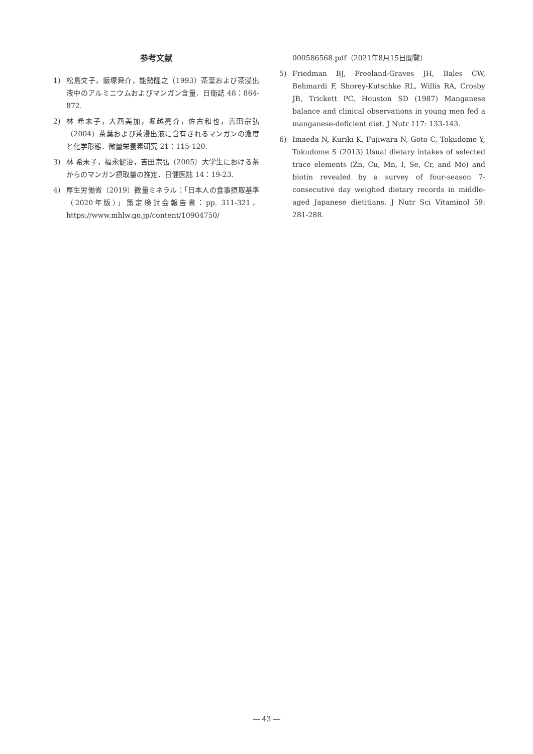参考文献
1) 松島文子，飯塚舜介，能勢隆之（1993）茶葉および茶浸出液中のアルミニウムおよびマンガン含量．日衛誌 48：864-872.
2) 林 希未子，大西美加，堀越亮介，佐古和也，吉田宗弘（2004）茶葉および茶浸出液に含有されるマンガンの濃度と化学形態．微量栄養素研究 21：115-120.
3) 林 希未子，福永健治，吉田宗弘（2005）大学生における茶からのマンガン摂取量の推定．日健医誌 14：19-23.
4) 厚生労働省（2019）微量ミネラル：「日本人の食事摂取基準（2020年版）」策定検討会報告書：pp. 311-321，https://www.mhlw.go.jp/content/10904750/
000586568.pdf（2021年8月15日閲覧）
5) Friedman BJ, Freeland-Graves JH, Bales CW, Behmardi F, Shorey-Kutschke RL, Willis RA, Crosby JB, Trickett PC, Houston SD (1987) Manganese balance and clinical observations in young men fed a manganese-deficient diet. J Nutr 117: 133-143.
6) Imaeda N, Kuriki K, Fujiwara N, Goto C, Tokudome Y, Tokudome S (2013) Usual dietary intakes of selected trace elements (Zn, Cu, Mn, I, Se, Cr, and Mo) and biotin revealed by a survey of four-season 7-consecutive day weighed dietary records in middle-aged Japanese dietitians. J Nutr Sci Vitaminol 59: 281-288.
― 43 ―